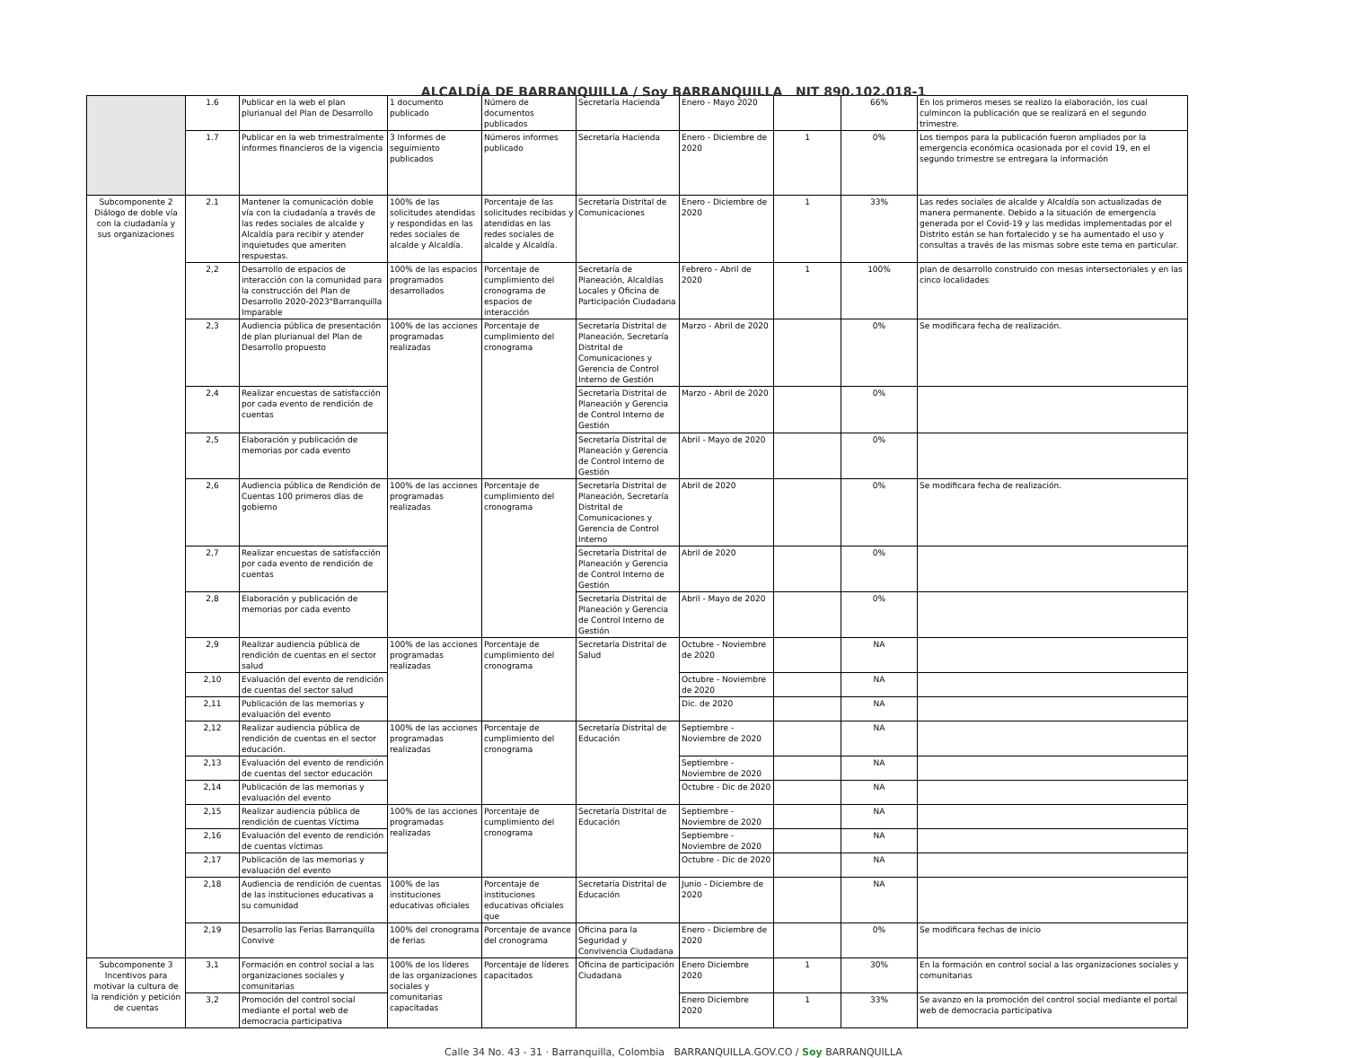ALCALDÍA DE BARRANQUILLA / Soy BARRANQUILLA NIT 890.102.018-1
| | 1.6 | Publicar en la web el plan plurianual del Plan de Desarrollo | 1 documento publicado | Número de documentos publicados | Secretaría Hacienda | Enero - Mayo 2020 | | 66% | En los primeros meses se realizo la elaboración, los cual culmincon la publicación que se realizará en el segundo trimestre. |
| | 1.7 | Publicar en la web trimestralmente informes financieros de la vigencia | 3 Informes de seguimiento publicados | Números informes publicado | Secretaría Hacienda | Enero - Diciembre de 2020 | 1 | 0% | Los tiempos para la publicación fueron ampliados por la emergencia económica ocasionada por el covid 19, en el segundo trimestre se entregara la información |
| Subcomponente 2 Diálogo de doble vía con la ciudadanía y sus organizaciones | 2.1 | Mantener la comunicación doble vía con la ciudadanía a través de las redes sociales de alcalde y Alcaldía para recibir y atender inquietudes que ameriten respuestas. | 100% de las solicitudes atendidas y respondidas en las redes sociales de alcalde y Alcaldía. | Porcentaje de las solicitudes recibidas y atendidas en las redes sociales de alcalde y Alcaldía. | Secretaría Distrital de Comunicaciones | Enero - Diciembre de 2020 | 1 | 33% | Las redes sociales de alcalde y Alcaldía son actualizadas de manera permanente. Debido a la situación de emergencia generada por el Covid-19 y las medidas implementadas por el Distrito están se han fortalecido y se ha aumentado el uso y consultas a través de las mismas sobre este tema en particular. |
| | 2,2 | Desarrollo de espacios de interacción con la comunidad para la construcción del Plan de Desarrollo 2020-2023"Barranquilla Imparable | 100% de las espacios programados desarrollados | Porcentaje de cumplimiento del cronograma de espacios de interacción | Secretaría de Planeación, Alcaldías Locales y Oficina de Participación Ciudadana | Febrero - Abril de 2020 | 1 | 100% | plan de desarrollo construido con mesas intersectoriales y en las cinco localidades |
| | 2,3 | Audiencia pública de presentación de plan plurianual del Plan de Desarrollo propuesto | 100% de las acciones programadas realizadas | Porcentaje de cumplimiento del cronograma | Secretaría Distrital de Planeación, Secretaría Distrital de Comunicaciones y Gerencia de Control Interno de Gestión | Marzo - Abril de 2020 | | 0% | Se modificara fecha de realización. |
| | 2,4 | Realizar encuestas de satisfacción por cada evento de rendición de cuentas | | | Secretaría Distrital de Planeación y Gerencia de Control Interno de Gestión | Marzo - Abril de 2020 | | 0% | |
| | 2,5 | Elaboración y publicación de memorias por cada evento | | | Secretaría Distrital de Planeación y Gerencia de Control Interno de Gestión | Abril - Mayo de 2020 | | 0% | |
| | 2,6 | Audiencia pública de Rendición de Cuentas 100 primeros días de gobierno | 100% de las acciones programadas realizadas | Porcentaje de cumplimiento del cronograma | Secretaría Distrital de Planeación, Secretaría Distrital de Comunicaciones y Gerencia de Control Interno | Abril de 2020 | | 0% | Se modificara fecha de realización. |
| | 2,7 | Realizar encuestas de satisfacción por cada evento de rendición de cuentas | | | Secretaría Distrital de Planeación y Gerencia de Control Interno de Gestión | Abril de 2020 | | 0% | |
| | 2,8 | Elaboración y publicación de memorias por cada evento | | | Secretaría Distrital de Planeación y Gerencia de Control Interno de Gestión | Abril - Mayo de 2020 | | 0% | |
| | 2,9 | Realizar audiencia pública de rendición de cuentas en el sector salud | 100% de las acciones programadas realizadas | Porcentaje de cumplimiento del cronograma | Secretaría Distrital de Salud | Octubre - Noviembre de 2020 | | NA | |
| | 2,10 | Evaluación del evento de rendición de cuentas del sector salud | | | | Octubre - Noviembre de 2020 | | NA | |
| | 2,11 | Publicación de las memorias y evaluación del evento | | | | Dic. de 2020 | | NA | |
| | 2,12 | Realizar audiencia pública de rendición de cuentas en el sector educación. | 100% de las acciones programadas realizadas | Porcentaje de cumplimiento del cronograma | Secretaría Distrital de Educación | Septiembre - Noviembre de 2020 | | NA | |
| | 2,13 | Evaluación del evento de rendición de cuentas del sector educación | | | | Septiembre - Noviembre de 2020 | | NA | |
| | 2,14 | Publicación de las memorias y evaluación del evento | | | | Octubre - Dic de 2020 | | NA | |
| | 2,15 | Realizar audiencia pública de rendición de cuentas Víctima | 100% de las acciones programadas realizadas | Porcentaje de cumplimiento del cronograma | Secretaría Distrital de Educación | Septiembre - Noviembre de 2020 | | NA | |
| | 2,16 | Evaluación del evento de rendición de cuentas víctimas | | | | Septiembre - Noviembre de 2020 | | NA | |
| | 2,17 | Publicación de las memorias y evaluación del evento | | | | Octubre - Dic de 2020 | | NA | |
| | 2,18 | Audiencia de rendición de cuentas de las instituciones educativas a su comunidad | 100% de las instituciones educativas oficiales | Porcentaje de instituciones educativas oficiales que | Secretaría Distrital de Educación | Junio - Diciembre de 2020 | | NA | |
| | 2,19 | Desarrollo las Ferias Barranquilla Convive | 100% del cronograma de ferias | Porcentaje de avance del cronograma | Oficina para la Seguridad y Convivencia Ciudadana | Enero - Diciembre de 2020 | | 0% | Se modificara fechas de inicio |
| Subcomponente 3 Incentivos para motivar la cultura de la rendición y petición de cuentas | 3,1 | Formación en control social a las organizaciones sociales y comunitarias | 100% de los líderes de las organizaciones sociales y comunitarias capacitadas | Porcentaje de líderes capacitados | Oficina de participación Ciudadana | Enero Diciembre 2020 | 1 | 30% | En la formación en control social a las organizaciones sociales y comunitarias |
| | 3,2 | Promoción del control social mediante el portal web de democracia participativa | | | | Enero Diciembre 2020 | 1 | 33% | Se avanzo en la promoción del control social mediante el portal web de democracia participativa |
Calle 34 No. 43 - 31 · Barranquilla, Colombia BARRANQUILLA.GOV.CO / Soy BARRANQUILLA